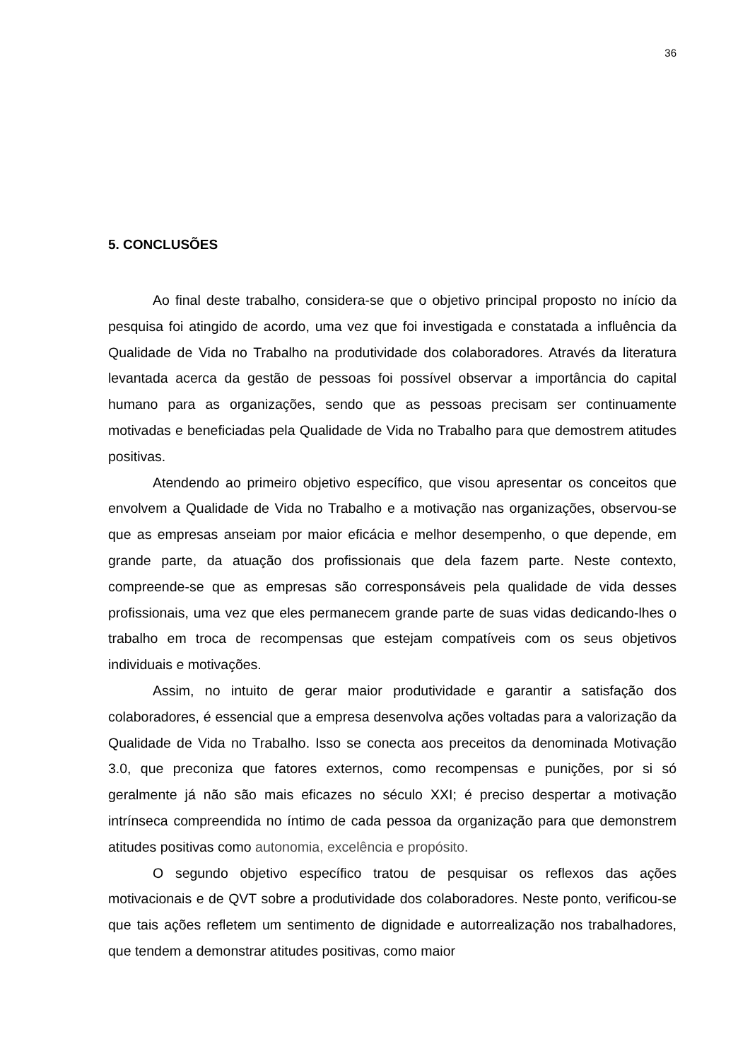36
5. CONCLUSÕES
Ao final deste trabalho, considera-se que o objetivo principal proposto no início da pesquisa foi atingido de acordo, uma vez que foi investigada e constatada a influência da Qualidade de Vida no Trabalho na produtividade dos colaboradores. Através da literatura levantada acerca da gestão de pessoas foi possível observar a importância do capital humano para as organizações, sendo que as pessoas precisam ser continuamente motivadas e beneficiadas pela Qualidade de Vida no Trabalho para que demostrem atitudes positivas.
Atendendo ao primeiro objetivo específico, que visou apresentar os conceitos que envolvem a Qualidade de Vida no Trabalho e a motivação nas organizações, observou-se que as empresas anseiam por maior eficácia e melhor desempenho, o que depende, em grande parte, da atuação dos profissionais que dela fazem parte. Neste contexto, compreende-se que as empresas são corresponsáveis pela qualidade de vida desses profissionais, uma vez que eles permanecem grande parte de suas vidas dedicando-lhes o trabalho em troca de recompensas que estejam compatíveis com os seus objetivos individuais e motivações.
Assim, no intuito de gerar maior produtividade e garantir a satisfação dos colaboradores, é essencial que a empresa desenvolva ações voltadas para a valorização da Qualidade de Vida no Trabalho. Isso se conecta aos preceitos da denominada Motivação 3.0, que preconiza que fatores externos, como recompensas e punições, por si só geralmente já não são mais eficazes no século XXI; é preciso despertar a motivação intrínseca compreendida no íntimo de cada pessoa da organização para que demonstrem atitudes positivas como autonomia, excelência e propósito.
O segundo objetivo específico tratou de pesquisar os reflexos das ações motivacionais e de QVT sobre a produtividade dos colaboradores. Neste ponto, verificou-se que tais ações refletem um sentimento de dignidade e autorrealização nos trabalhadores, que tendem a demonstrar atitudes positivas, como maior